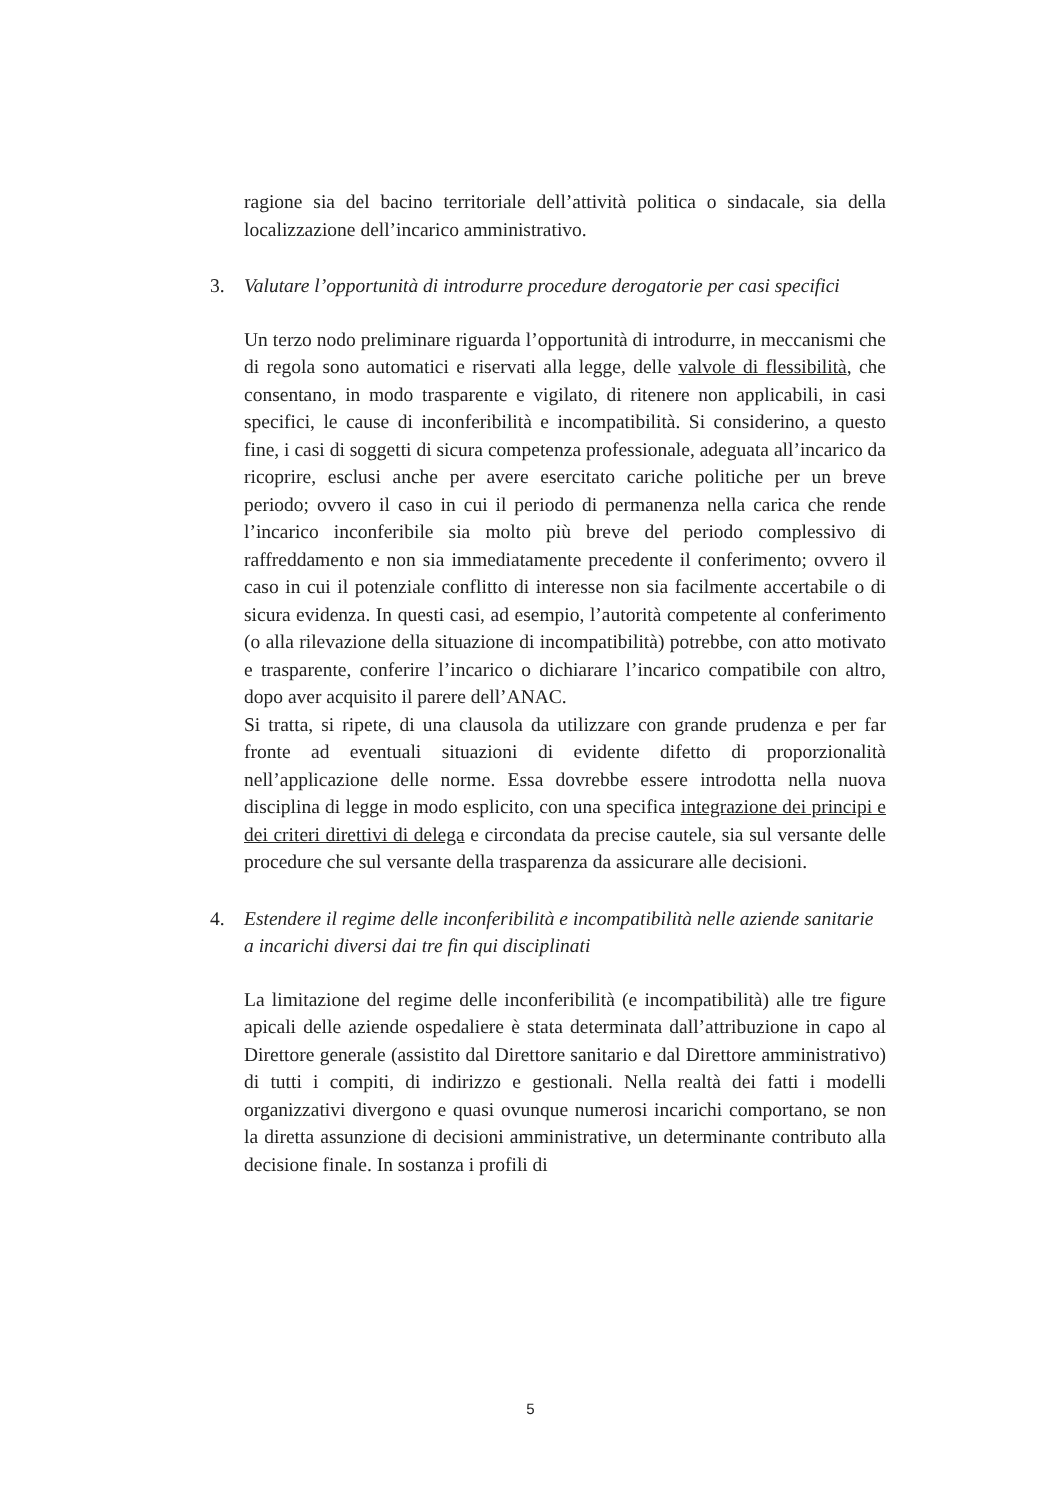ragione sia del bacino territoriale dell’attività politica o sindacale, sia della localizzazione dell’incarico amministrativo.
3. Valutare l’opportunità di introdurre procedure derogatorie per casi specifici
Un terzo nodo preliminare riguarda l’opportunità di introdurre, in meccanismi che di regola sono automatici e riservati alla legge, delle valvole di flessibilità, che consentano, in modo trasparente e vigilato, di ritenere non applicabili, in casi specifici, le cause di inconferibilità e incompatibilità. Si considerino, a questo fine, i casi di soggetti di sicura competenza professionale, adeguata all’incarico da ricoprire, esclusi anche per avere esercitato cariche politiche per un breve periodo; ovvero il caso in cui il periodo di permanenza nella carica che rende l’incarico inconferibile sia molto più breve del periodo complessivo di raffreddamento e non sia immediatamente precedente il conferimento; ovvero il caso in cui il potenziale conflitto di interesse non sia facilmente accertabile o di sicura evidenza. In questi casi, ad esempio, l’autorità competente al conferimento (o alla rilevazione della situazione di incompatibilità) potrebbe, con atto motivato e trasparente, conferire l’incarico o dichiarare l’incarico compatibile con altro, dopo aver acquisito il parere dell’ANAC.
Si tratta, si ripete, di una clausola da utilizzare con grande prudenza e per far fronte ad eventuali situazioni di evidente difetto di proporzionalità nell’applicazione delle norme. Essa dovrebbe essere introdotta nella nuova disciplina di legge in modo esplicito, con una specifica integrazione dei principi e dei criteri direttivi di delega e circondata da precise cautele, sia sul versante delle procedure che sul versante della trasparenza da assicurare alle decisioni.
4. Estendere il regime delle inconferibilità e incompatibilità nelle aziende sanitarie a incarichi diversi dai tre fin qui disciplinati
La limitazione del regime delle inconferibilità (e incompatibilità) alle tre figure apicali delle aziende ospedaliere è stata determinata dall’attribuzione in capo al Direttore generale (assistito dal Direttore sanitario e dal Direttore amministrativo) di tutti i compiti, di indirizzo e gestionali. Nella realtà dei fatti i modelli organizzativi divergono e quasi ovunque numerosi incarichi comportano, se non la diretta assunzione di decisioni amministrative, un determinante contributo alla decisione finale. In sostanza i profili di
5